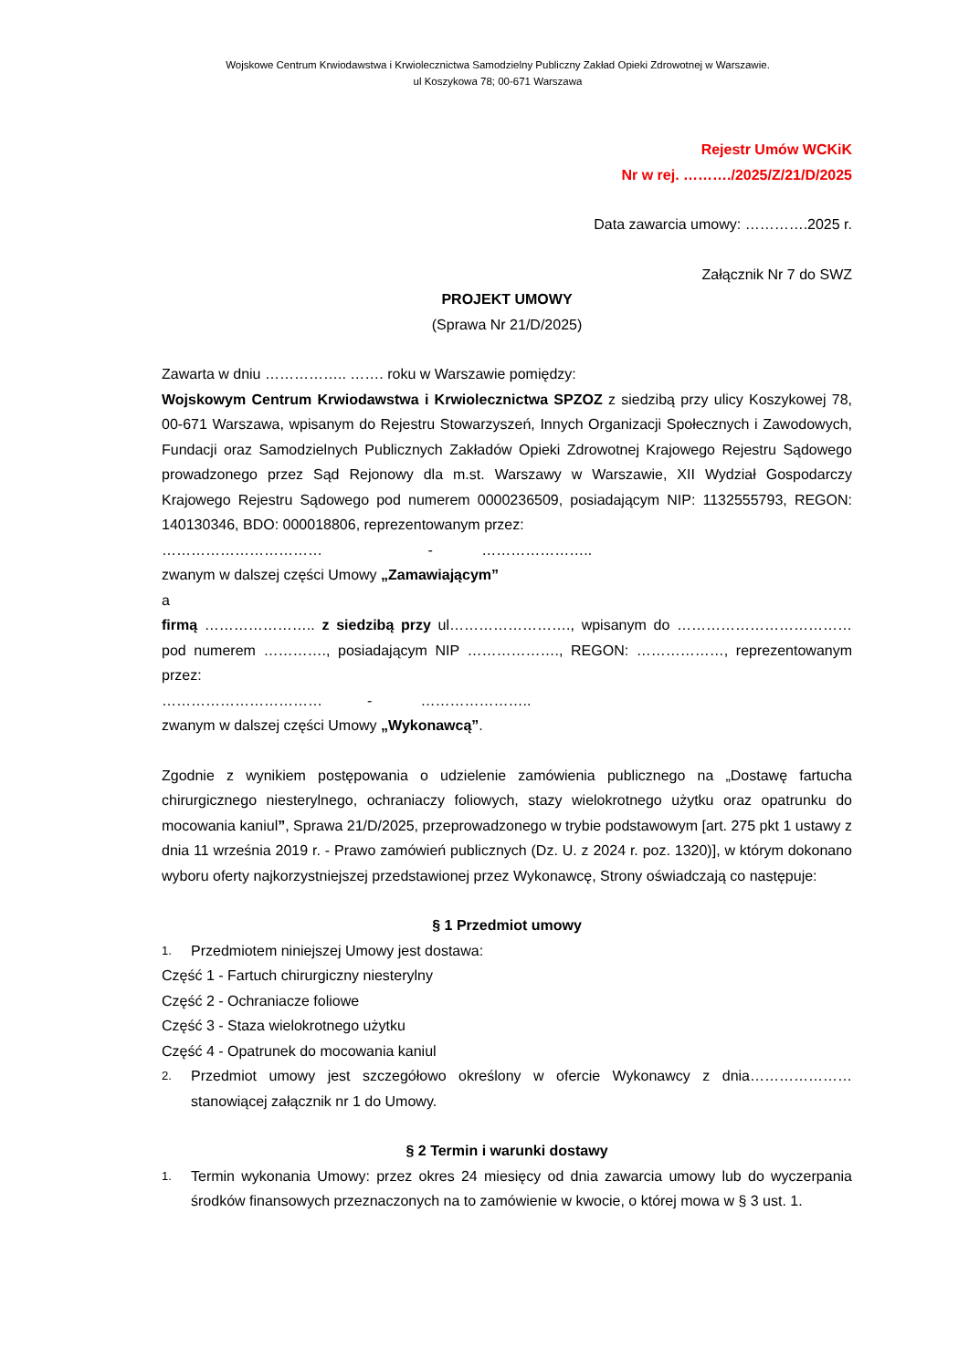Wojskowe Centrum Krwiodawstwa i Krwiolecznictwa Samodzielny Publiczny Zakład Opieki Zdrowotnej w Warszawie.
ul Koszykowa 78; 00-671 Warszawa
Rejestr Umów WCKiK
Nr w rej. ………./2025/Z/21/D/2025
Data zawarcia umowy: ………….2025 r.
Załącznik Nr 7 do SWZ
PROJEKT UMOWY
(Sprawa Nr 21/D/2025)
Zawarta w dniu …………….. ……. roku w Warszawie pomiędzy:
Wojskowym Centrum Krwiodawstwa i Krwiolecznictwa SPZOZ z siedzibą przy ulicy Koszykowej 78, 00-671 Warszawa, wpisanym do Rejestru Stowarzyszeń, Innych Organizacji Społecznych i Zawodowych, Fundacji oraz Samodzielnych Publicznych Zakładów Opieki Zdrowotnej Krajowego Rejestru Sądowego prowadzonego przez Sąd Rejonowy dla m.st. Warszawy w Warszawie, XII Wydział Gospodarczy Krajowego Rejestru Sądowego pod numerem 0000236509, posiadającym NIP: 1132555793, REGON: 140130346, BDO: 000018806, reprezentowanym przez:
…………………………… - …………………..
zwanym w dalszej części Umowy „Zamawiającym”
a
firmą ………………….. z siedzibą przy ul……………………., wpisanym do ……………………………… pod numerem …………., posiadającym NIP ………………., REGON: ………………, reprezentowanym przez:
…………………………… - …………………..
zwanym w dalszej części Umowy „Wykonawcą”.
Zgodnie z wynikiem postępowania o udzielenie zamówienia publicznego na „Dostawę fartucha chirurgicznego niesterylnego, ochraniaczy foliowych, stazy wielokrotnego użytku oraz opatrunku do mocowania kaniul”, Sprawa 21/D/2025, przeprowadzonego w trybie podstawowym [art. 275 pkt 1 ustawy z dnia 11 września 2019 r. - Prawo zamówień publicznych (Dz. U. z 2024 r. poz. 1320)], w którym dokonano wyboru oferty najkorzystniejszej przedstawionej przez Wykonawcę, Strony oświadczają co następuje:
§ 1 Przedmiot umowy
1. Przedmiotem niniejszej Umowy jest dostawa:
Część 1 - Fartuch chirurgiczny niesterylny
Część 2 - Ochraniacze foliowe
Część 3 - Staza wielokrotnego użytku
Część 4 - Opatrunek do mocowania kaniul
2. Przedmiot umowy jest szczegółowo określony w ofercie Wykonawcy z dnia…………………stanowiącej załącznik nr 1 do Umowy.
§ 2 Termin i warunki dostawy
1. Termin wykonania Umowy: przez okres 24 miesięcy od dnia zawarcia umowy lub do wyczerpania środków finansowych przeznaczonych na to zamówienie w kwocie, o której mowa w § 3 ust. 1.